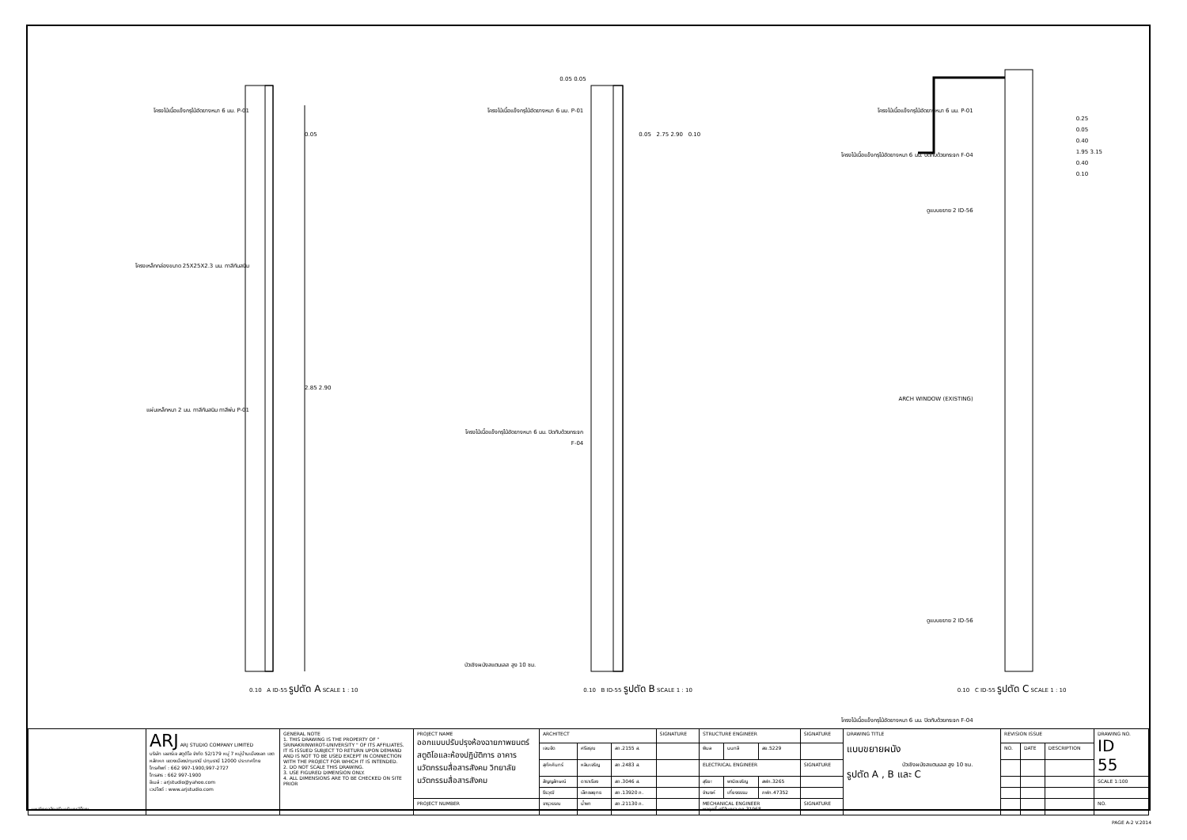โครงไม้เนื้อแข็งกรุไม้อัดยางหนา 6 มม. P-01
โครงเหล็กกล่องขนาด 25X25X2.3 มม. ทาสีกันสนิม
แผ่นเหล็กหนา 2 มม. ทาสีกันสนิม ทาสีพ่น P-01
0.05
2.85 2.90
0.10 A ID-55 รูปตัด A SCALE 1 : 10
0.05 0.05
โครงไม้เนื้อแข็งกรุไม้อัดยางหนา 6 มม. P-01
โครงไม้เนื้อแข็งกรุไม้อัดยางหนา 6 มม. ปิดทับด้วยกระจก F-04
0.05 2.75 2.90 0.10
บัวเชิงผนังสแตนเลส สูง 10 ซม.
0.10 B ID-55 รูปตัด B SCALE 1 : 10
โครงไม้เนื้อแข็งกรุไม้อัดยางหนา 6 มม. P-01
โครงไม้เนื้อแข็งกรุไม้อัดยางหนา 6 มม. ปิดทับด้วยกระจก F-04
ดูแบบขยาย 2 ID-56
ARCH WINDOW (EXISTING)
ดูแบบขยาย 2 ID-56
โครงไม้เนื้อแข็งกรุไม้อัดยางหนา 6 มม. ปิดทับด้วยกระจก F-04
บัวเชิงผนังสแตนเลส สูง 10 ซม.
0.25
0.05
0.40
1.95 3.15
0.40
0.10
0.10 C ID-55 รูปตัด C SCALE 1 : 10
| มหาวิทยาลัยศรีนครินทรวิโรฒ | ARJ ARJ STUDIO COMPANY LIMITED บริษัท เออาร์เจ สตูดิโอ จำกัด 52/179 หมู่ 7 หมู่บ้านเมืองเอก เขตหลักหก แขวงเมืองปทุมธานี ปทุมธานี 12000 ประเทศไทย โทรศัพท์ : 662 997-1900,997-2727 โทรสาร : 662 997-1900 อีเมล์ : arjstudio@yahoo.com เวปไซต์ : www.arjstudio.com | GENERAL NOTE 1. THIS DRAWING IS THE PROPERTY OF " SRINAKRINWIROT-UNIVERSITY " OF ITS AFFILIATES. IT IS ISSUED SUBJECT TO RETURN UPON DEMAND AND IS NOT TO BE USED EXCEPT IN CONNECTION WITH THE PROJECT FOR WHICH IT IS INTENDED. 2. DO NOT SCALE THIS DRAWING. 3. USE FIGURED DIMENSION ONLY. 4. ALL DIMENSIONS ARE TO BE CHECKED ON SITE PRIOR | PROJECT NAME ออกแบบปรับปรุงห้องฉายภาพยนตร์ สตูดิโอและห้องปฏิบัติการ อาคารนวัตกรรมสื่อสารสังคม วิทยาลัยนวัตกรรมสื่อสารสังคม | ARCHITECT | | | SIGNATURE | STRUCTURE ENGINEER | | | SIGNATURE | DRAWING TITLE แบบขยายผนัง รูปตัด A , B และ C | REVISION ISSUE | | | DRAWING NO. ID 55 |
| | | | | เจนจัด | ศรีอรุณ | สถ.2155 ส. | | พิมล | นนทลี | สย.5229 | | | NO. | DATE | DESCRIPTION | |
| | | | | สุภัคคินทร์ | หลิมเจริญ | สถ.2483 ส. | | ELECTRICAL ENGINEER | | | SIGNATURE | | | | | |
| | | | | สัญญลักษณ์ | ดาราเรือง | สถ.3046 ส. | | สุริยะ | พานิชเจริญ | สฟก.3265 | | | | | | SCALE 1:100 |
| | | | | ธีรวุฒิ | เล็กชลยุทธ | สถ.13920 ภ. | | จำนงค์ | เที่ยงธรรม | ภฟก.47352 | | | | | | |
| | | | PROJECT NUMBER | จารุวรรณ | น้ำพา | สถ.21130 ภ. | | MECHANICAL ENGINEER พลฤทธิ์ ศรีจันทรา ภก.31968 | | | SIGNATURE | | | | | NO. |
PAGE A-2 V.2014